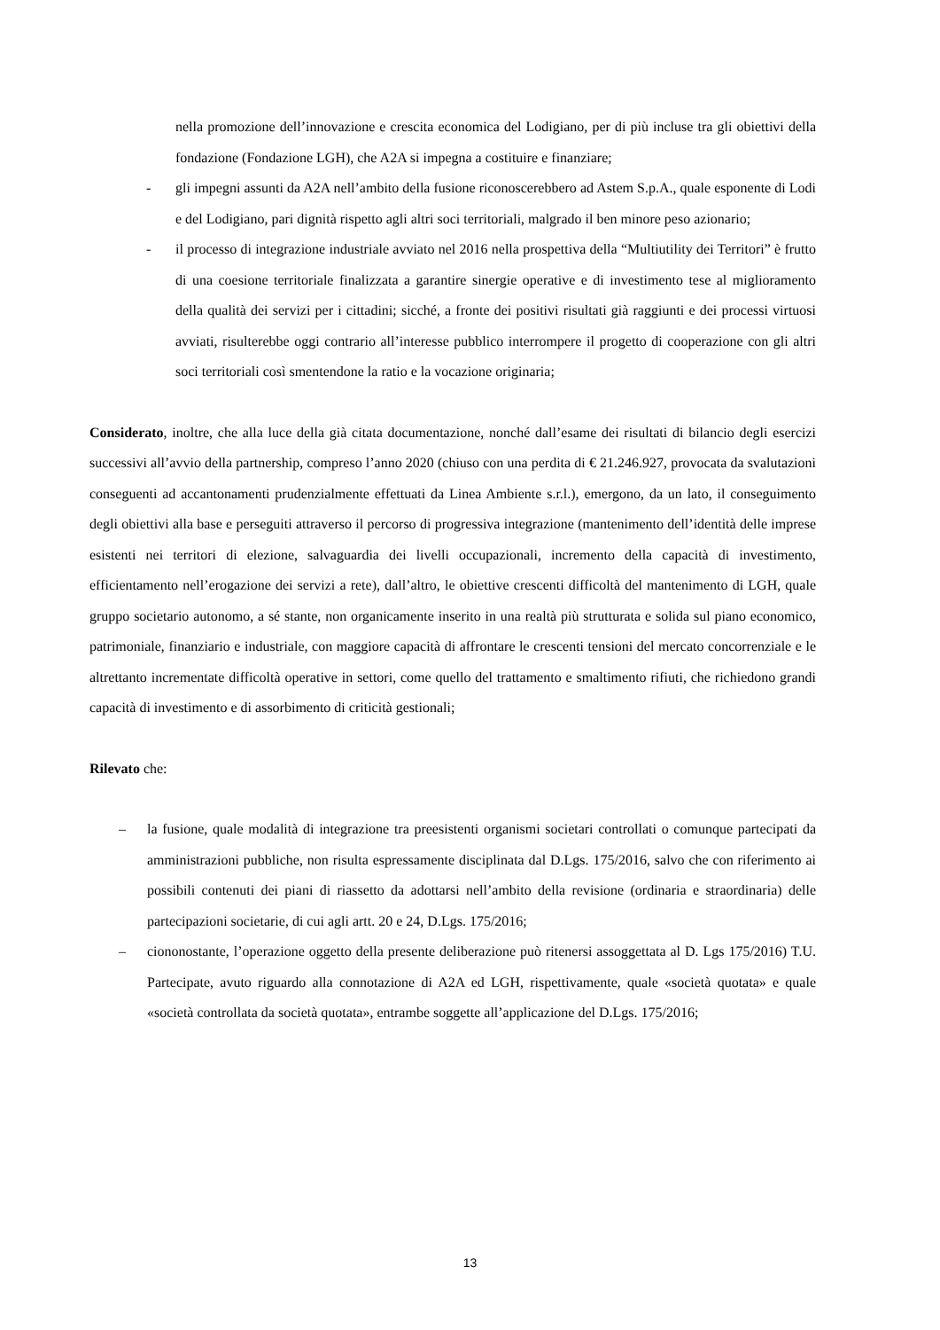nella promozione dell’innovazione e crescita economica del Lodigiano, per di più incluse tra gli obiettivi della fondazione (Fondazione LGH), che A2A si impegna a costituire e finanziare;
- gli impegni assunti da A2A nell’ambito della fusione riconoscerebbero ad Astem S.p.A., quale esponente di Lodi e del Lodigiano, pari dignità rispetto agli altri soci territoriali, malgrado il ben minore peso azionario;
- il processo di integrazione industriale avviato nel 2016 nella prospettiva della “Multiutility dei Territori” è frutto di una coesione territoriale finalizzata a garantire sinergie operative e di investimento tese al miglioramento della qualità dei servizi per i cittadini; sicché, a fronte dei positivi risultati già raggiunti e dei processi virtuosi avviati, risulterebbe oggi contrario all’interesse pubblico interrompere il progetto di cooperazione con gli altri soci territoriali così smentendone la ratio e la vocazione originaria;
Considerato, inoltre, che alla luce della già citata documentazione, nonché dall’esame dei risultati di bilancio degli esercizi successivi all’avvio della partnership, compreso l’anno 2020 (chiuso con una perdita di € 21.246.927, provocata da svalutazioni conseguenti ad accantonamenti prudenzialmente effettuati da Linea Ambiente s.r.l.), emergono, da un lato, il conseguimento degli obiettivi alla base e perseguiti attraverso il percorso di progressiva integrazione (mantenimento dell’identità delle imprese esistenti nei territori di elezione, salvaguardia dei livelli occupazionali, incremento della capacità di investimento, efficientamento nell’erogazione dei servizi a rete), dall’altro, le obiettive crescenti difficoltà del mantenimento di LGH, quale gruppo societario autonomo, a sé stante, non organicamente inserito in una realtà più strutturata e solida sul piano economico, patrimoniale, finanziario e industriale, con maggiore capacità di affrontare le crescenti tensioni del mercato concorrenziale e le altrettanto incrementate difficoltà operative in settori, come quello del trattamento e smaltimento rifiuti, che richiedono grandi capacità di investimento e di assorbimento di criticità gestionali;
Rilevato che:
– la fusione, quale modalità di integrazione tra preesistenti organismi societari controllati o comunque partecipati da amministrazioni pubbliche, non risulta espressamente disciplinata dal D.Lgs. 175/2016, salvo che con riferimento ai possibili contenuti dei piani di riassetto da adottarsi nell’ambito della revisione (ordinaria e straordinaria) delle partecipazioni societarie, di cui agli artt. 20 e 24, D.Lgs. 175/2016;
– ciononostante, l’operazione oggetto della presente deliberazione può ritenersi assoggettata al D. Lgs 175/2016) T.U. Partecipate, avuto riguardo alla connotazione di A2A ed LGH, rispettivamente, quale «società quotata» e quale «società controllata da società quotata», entrambe soggette all’applicazione del D.Lgs. 175/2016;
13